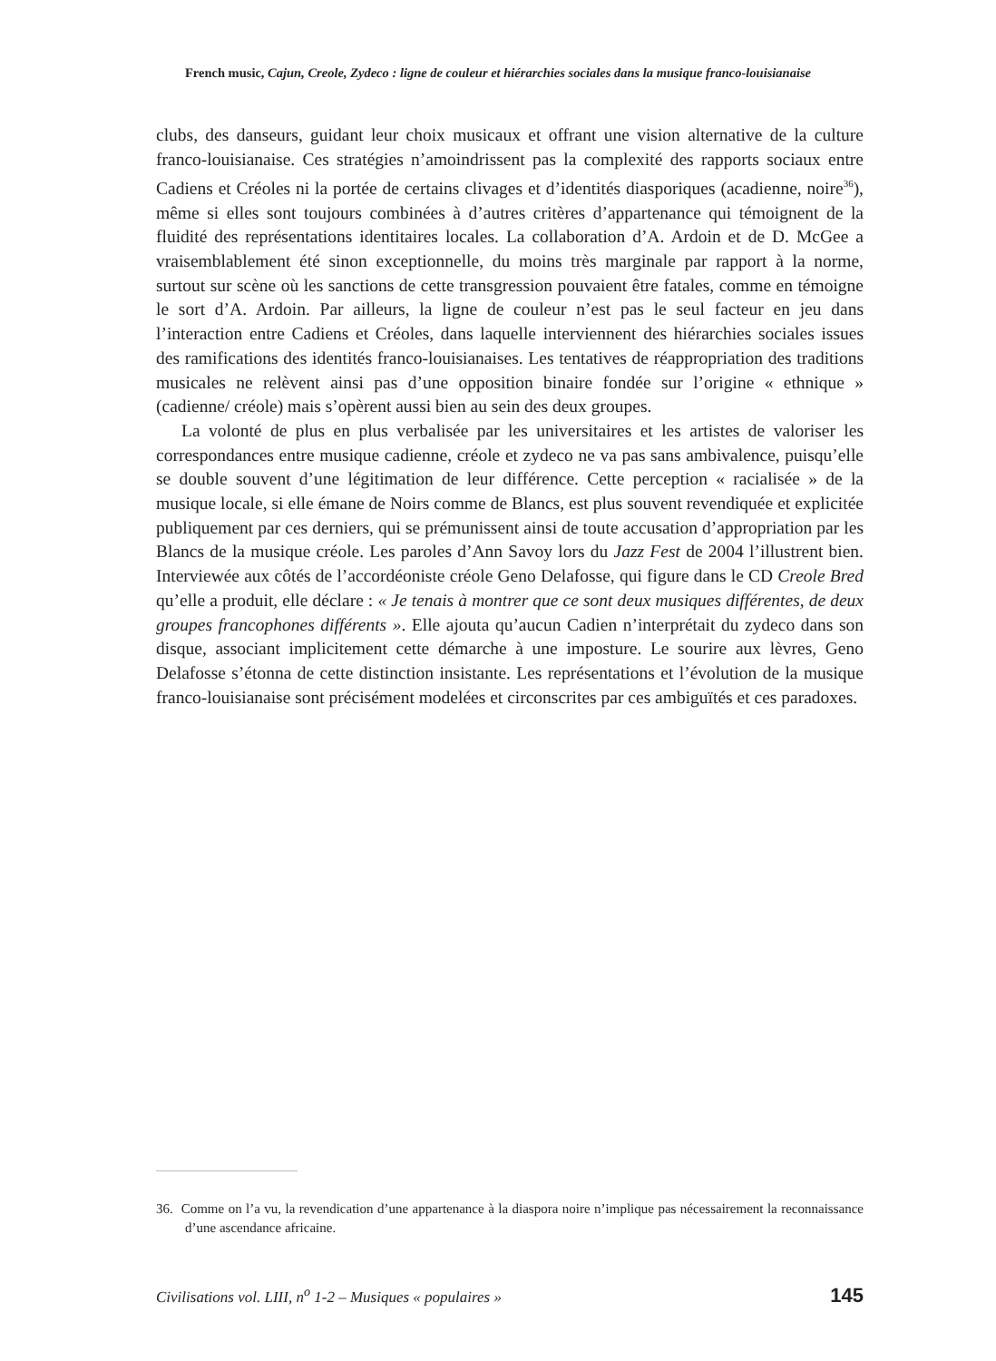French music, Cajun, Creole, Zydeco : ligne de couleur et hiérarchies sociales dans la musique franco-louisianaise
clubs, des danseurs, guidant leur choix musicaux et offrant une vision alternative de la culture franco-louisianaise. Ces stratégies n’amoindrissent pas la complexité des rapports sociaux entre Cadiens et Créoles ni la portée de certains clivages et d’identités diasporiques (acadienne, noire<sup>36</sup>), même si elles sont toujours combinées à d’autres critères d’appartenance qui témoignent de la fluidité des représentations identitaires locales. La collaboration d’A. Ardoin et de D. McGee a vraisemblablement été sinon exceptionnelle, du moins très marginale par rapport à la norme, surtout sur scène où les sanctions de cette transgression pouvaient être fatales, comme en témoigne le sort d’A. Ardoin. Par ailleurs, la ligne de couleur n’est pas le seul facteur en jeu dans l’interaction entre Cadiens et Créoles, dans laquelle interviennent des hiérarchies sociales issues des ramifications des identités franco-louisianaises. Les tentatives de réappropriation des traditions musicales ne relèvent ainsi pas d’une opposition binaire fondée sur l’origine « ethnique » (cadienne/ créole) mais s’opèrent aussi bien au sein des deux groupes.
La volonté de plus en plus verbalisée par les universitaires et les artistes de valoriser les correspondances entre musique cadienne, créole et zydeco ne va pas sans ambivalence, puisqu’elle se double souvent d’une légitimation de leur différence. Cette perception « racialisée » de la musique locale, si elle émane de Noirs comme de Blancs, est plus souvent revendiquée et explicitée publiquement par ces derniers, qui se prémunissent ainsi de toute accusation d’appropriation par les Blancs de la musique créole. Les paroles d’Ann Savoy lors du Jazz Fest de 2004 l’illustrent bien. Interviewée aux côtés de l’accordéoniste créole Geno Delafosse, qui figure dans le CD Creole Bred qu’elle a produit, elle déclare : « Je tenais à montrer que ce sont deux musiques différentes, de deux groupes francophones différents ». Elle ajouta qu’aucun Cadien n’interprétait du zydeco dans son disque, associant implicitement cette démarche à une imposture. Le sourire aux lèvres, Geno Delafosse s’étonna de cette distinction insistante. Les représentations et l’évolution de la musique franco-louisianaise sont précisément modelées et circonscrites par ces ambiguïtés et ces paradoxes.
36. Comme on l’a vu, la revendication d’une appartenance à la diaspora noire n’implique pas nécessairement la reconnaissance d’une ascendance africaine.
Civilisations vol. LIII, n<sup>o</sup> 1-2 – Musiques « populaires » 145